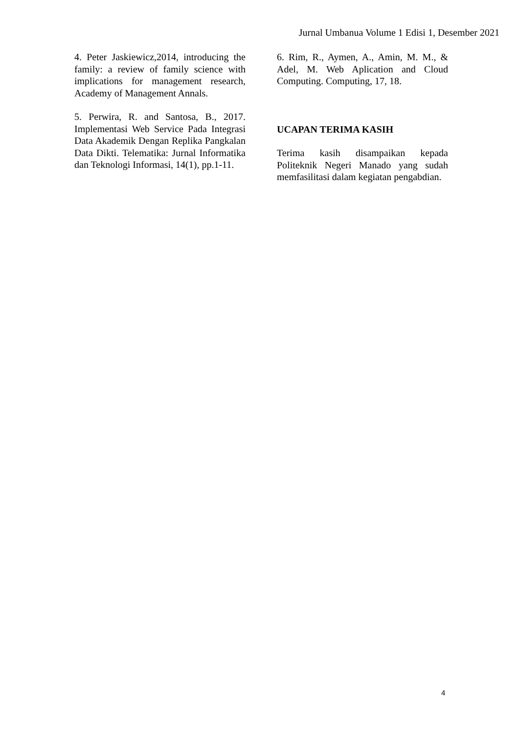Jurnal Umbanua Volume 1 Edisi 1, Desember 2021
4. Peter Jaskiewicz,2014, introducing the family: a review of family science with implications for management research, Academy of Management Annals.
5. Perwira, R. and Santosa, B., 2017. Implementasi Web Service Pada Integrasi Data Akademik Dengan Replika Pangkalan Data Dikti. Telematika: Jurnal Informatika dan Teknologi Informasi, 14(1), pp.1-11.
6. Rim, R., Aymen, A., Amin, M. M., & Adel, M. Web Aplication and Cloud Computing. Computing, 17, 18.
UCAPAN TERIMA KASIH
Terima kasih disampaikan kepada Politeknik Negeri Manado yang sudah memfasilitasi dalam kegiatan pengabdian.
4